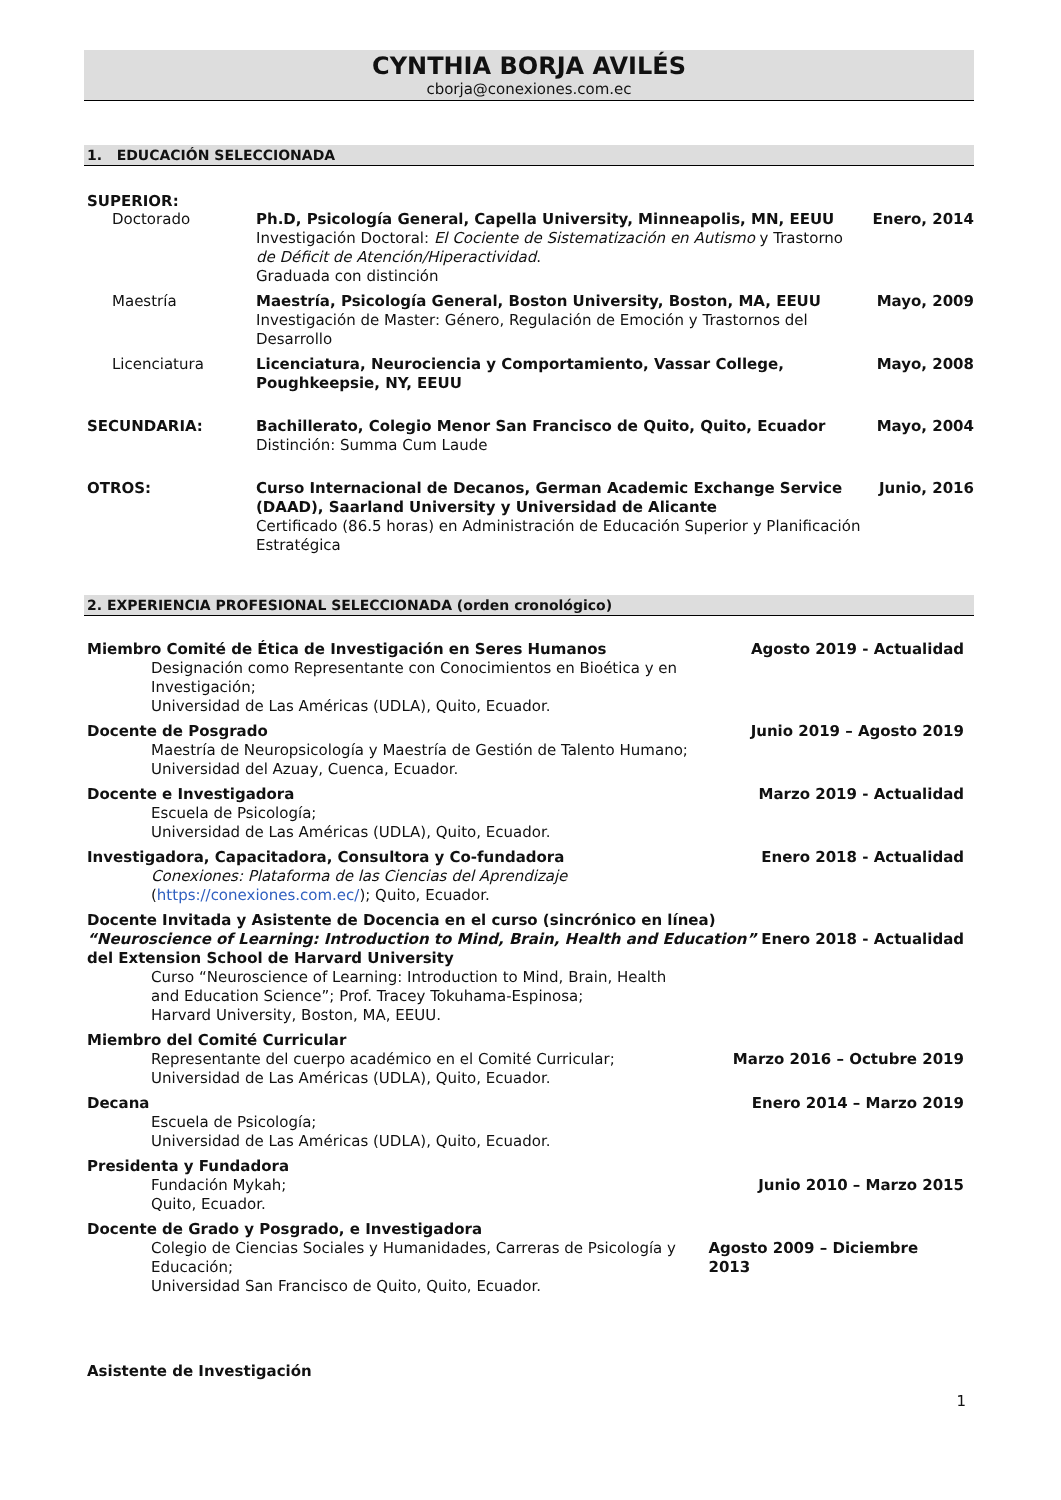CYNTHIA BORJA AVILÉS
cborja@conexiones.com.ec
1. EDUCACIÓN SELECCIONADA
SUPERIOR:
| | Doctorado | Ph.D, Psicología General, Capella University, Minneapolis, MN, EEUU Investigación Doctoral: El Cociente de Sistematización en Autismo y Trastorno de Déficit de Atención/Hiperactividad . Graduada con distinción | Enero, 2014 |
| | Maestría | Maestría, Psicología General, Boston University, Boston, MA, EEUU Investigación de Master: Género, Regulación de Emoción y Trastornos del Desarrollo | Mayo, 2009 |
| | Licenciatura | Licenciatura, Neurociencia y Comportamiento, Vassar College, Poughkeepsie, NY, EEUU | Mayo, 2008 |
| SECUNDARIA: | | Bachillerato, Colegio Menor San Francisco de Quito, Quito, Ecuador Distinción: Summa Cum Laude | Mayo, 2004 |
| OTROS: | | Curso Internacional de Decanos, German Academic Exchange Service (DAAD), Saarland University y Universidad de Alicante Certificado (86.5 horas) en Administración de Educación Superior y Planificación Estratégica | Junio, 2016 |
2. EXPERIENCIA PROFESIONAL SELECCIONADA (orden cronológico)
Miembro Comité de Ética de Investigación en Seres Humanos Agosto 2019 - Actualidad
Designación como Representante con Conocimientos en Bioética y en
Investigación;
Universidad de Las Américas (UDLA), Quito, Ecuador.
Docente de Posgrado Junio 2019 – Agosto 2019
Maestría de Neuropsicología y Maestría de Gestión de Talento Humano;
Universidad del Azuay, Cuenca, Ecuador.
Docente e Investigadora Marzo 2019 - Actualidad
Escuela de Psicología;
Universidad de Las Américas (UDLA), Quito, Ecuador.
Investigadora, Capacitadora, Consultora y Co-fundadora Enero 2018 - Actualidad
Conexiones: Plataforma de las Ciencias del Aprendizaje
(https://conexiones.com.ec/); Quito, Ecuador.
Docente Invitada y Asistente de Docencia en el curso (sincrónico en línea)
“Neuroscience of Learning: Introduction to Mind, Brain, Health and Education”
del Extension School de Harvard University Enero 2018 - Actualidad
Curso “Neuroscience of Learning: Introduction to Mind, Brain, Health
and Education Science”; Prof. Tracey Tokuhama-Espinosa;
Harvard University, Boston, MA, EEUU.
Miembro del Comité Curricular
Representante del cuerpo académico en el Comité Curricular;
Universidad de Las Américas (UDLA), Quito, Ecuador. Marzo 2016 – Octubre 2019
Decana Enero 2014 – Marzo 2019
Escuela de Psicología;
Universidad de Las Américas (UDLA), Quito, Ecuador.
Presidenta y Fundadora
Fundación Mykah;
Quito, Ecuador. Junio 2010 – Marzo 2015
Docente de Grado y Posgrado, e Investigadora
Colegio de Ciencias Sociales y Humanidades, Carreras de Psicología y Educación;
Universidad San Francisco de Quito, Quito, Ecuador. Agosto 2009 – Diciembre 2013
Asistente de Investigación
1